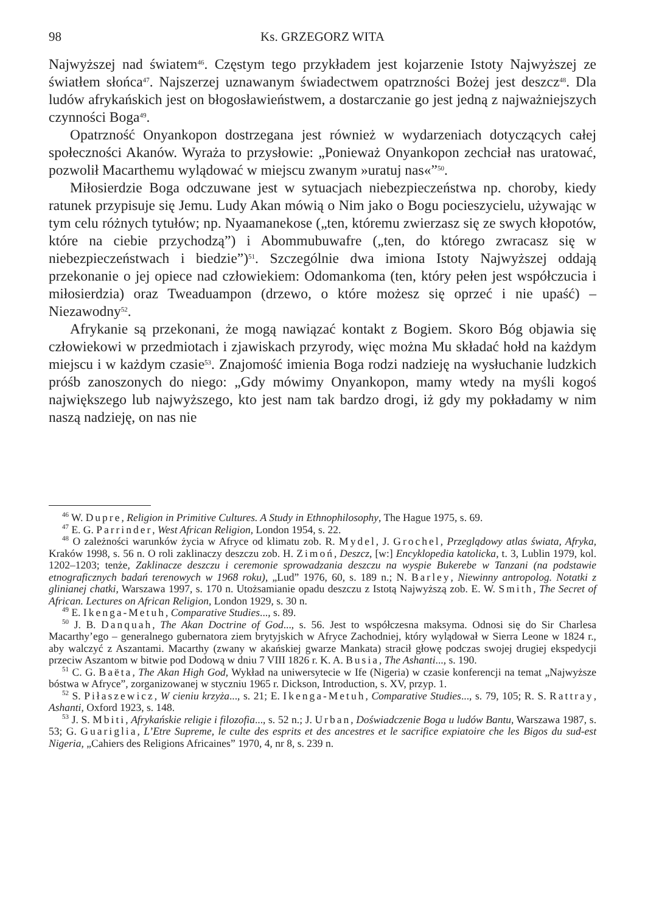98 Ks. GRZEGORZ WITA
Najwyższej nad światem<sup>46</sup>. Częstym tego przykładem jest kojarzenie Istoty Najwyższej ze światłem słońca<sup>47</sup>. Najszerzej uznawanym świadectwem opatrzności Bożej jest deszcz<sup>48</sup>. Dla ludów afrykańskich jest on błogosławieństwem, a dostarczanie go jest jedną z najważniejszych czynności Boga<sup>49</sup>.
Opatrzność Onyankopon dostrzegana jest również w wydarzeniach dotyczących całej społeczności Akanów. Wyraża to przysłowie: „Ponieważ Onyankopon zechciał nas uratować, pozwolił Macarthemu wylądować w miejscu zwanym »uratuj nas«”<sup>50</sup>.
Miłosierdzie Boga odczuwane jest w sytuacjach niebezpieczeństwa np. choroby, kiedy ratunek przypisuje się Jemu. Ludy Akan mówią o Nim jako o Bogu pocieszycielu, używając w tym celu różnych tytułów; np. Nyaamanekose („ten, któremu zwierzasz się ze swych kłopotów, które na ciebie przychodzą”) i Abommubuwafre („ten, do którego zwracasz się w niebezpieczeństwach i biedzie”)<sup>51</sup>. Szczególnie dwa imiona Istoty Najwyższej oddają przekonanie o jej opiece nad człowiekiem: Odomankoma (ten, który pełen jest współczucia i miłosierdzia) oraz Tweaduampon (drzewo, o które możesz się oprzeć i nie upaść) – Niezawodny<sup>52</sup>.
Afrykanie są przekonani, że mogą nawiązać kontakt z Bogiem. Skoro Bóg objawia się człowiekowi w przedmiotach i zjawiskach przyrody, więc można Mu składać hołd na każdym miejscu i w każdym czasie<sup>53</sup>. Znajomość imienia Boga rodzi nadzieję na wysłuchanie ludzkich próśb zanoszonych do niego: „Gdy mówimy Onyankopon, mamy wtedy na myśli kogoś największego lub najwyższego, kto jest nam tak bardzo drogi, iż gdy my pokładamy w nim naszą nadzieję, on nas nie
<sup>46</sup> W. Dupre, Religion in Primitive Cultures. A Study in Ethnophilosophy, The Hague 1975, s. 69.
<sup>47</sup> E. G. Parrinder, West African Religion, London 1954, s. 22.
<sup>48</sup> O zależności warunków życia w Afryce od klimatu zob. R. Mydel, J. Grochel, Przeglądowy atlas świata, Afryka, Kraków 1998, s. 56 n. O roli zaklinaczy deszczu zob. H. Zimoń, Deszcz, [w:] Encyklopedia katolicka, t. 3, Lublin 1979, kol. 1202–1203; tenże, Zaklinacze deszczu i ceremonie sprowadzania deszczu na wyspie Bukerebe w Tanzani (na podstawie etnograficznych badań terenowych w 1968 roku), „Lud” 1976, 60, s. 189 n.; N. Barley, Niewinny antropolog. Notatki z glinianej chatki, Warszawa 1997, s. 170 n. Utożsamianie opadu deszczu z Istotą Najwyższą zob. E. W. Smith, The Secret of African. Lectures on African Religion, London 1929, s. 30 n.
<sup>49</sup> E. Ikenga-Metuh, Comparative Studies..., s. 89.
<sup>50</sup> J. B. Danquah, The Akan Doctrine of God..., s. 56. Jest to współczesna maksyma. Odnosi się do Sir Charlesa Macarthy’ego – generalnego gubernatora ziem brytyjskich w Afryce Zachodniej, który wylądował w Sierra Leone w 1824 r., aby walczyć z Aszantami. Macarthy (zwany w akańskiej gwarze Mankata) stracił głowę podczas swojej drugiej ekspedycji przeciw Aszantom w bitwie pod Dodową w dniu 7 VIII 1826 r. K. A. Busia, The Ashanti..., s. 190.
<sup>51</sup> C. G. Baëta, The Akan High God, Wykład na uniwersytecie w Ife (Nigeria) w czasie konferencji na temat „Najwyższe bóstwa w Afryce”, zorganizowanej w styczniu 1965 r. Dickson, Introduction, s. XV, przyp. 1.
<sup>52</sup> S. Piłaszewicz, W cieniu krzyża..., s. 21; E. Ikenga-Metuh, Comparative Studies..., s. 79, 105; R. S. Rattray, Ashanti, Oxford 1923, s. 148.
<sup>53</sup> J. S. Mbiti, Afrykańskie religie i filozofia..., s. 52 n.; J. Urban, Doświadczenie Boga u ludów Bantu, Warszawa 1987, s. 53; G. Guariglia, L’Etre Supreme, le culte des esprits et des ancestres et le sacrifice expiatoire che les Bigos du sud-est Nigeria, „Cahiers des Religions Africaines” 1970, 4, nr 8, s. 239 n.